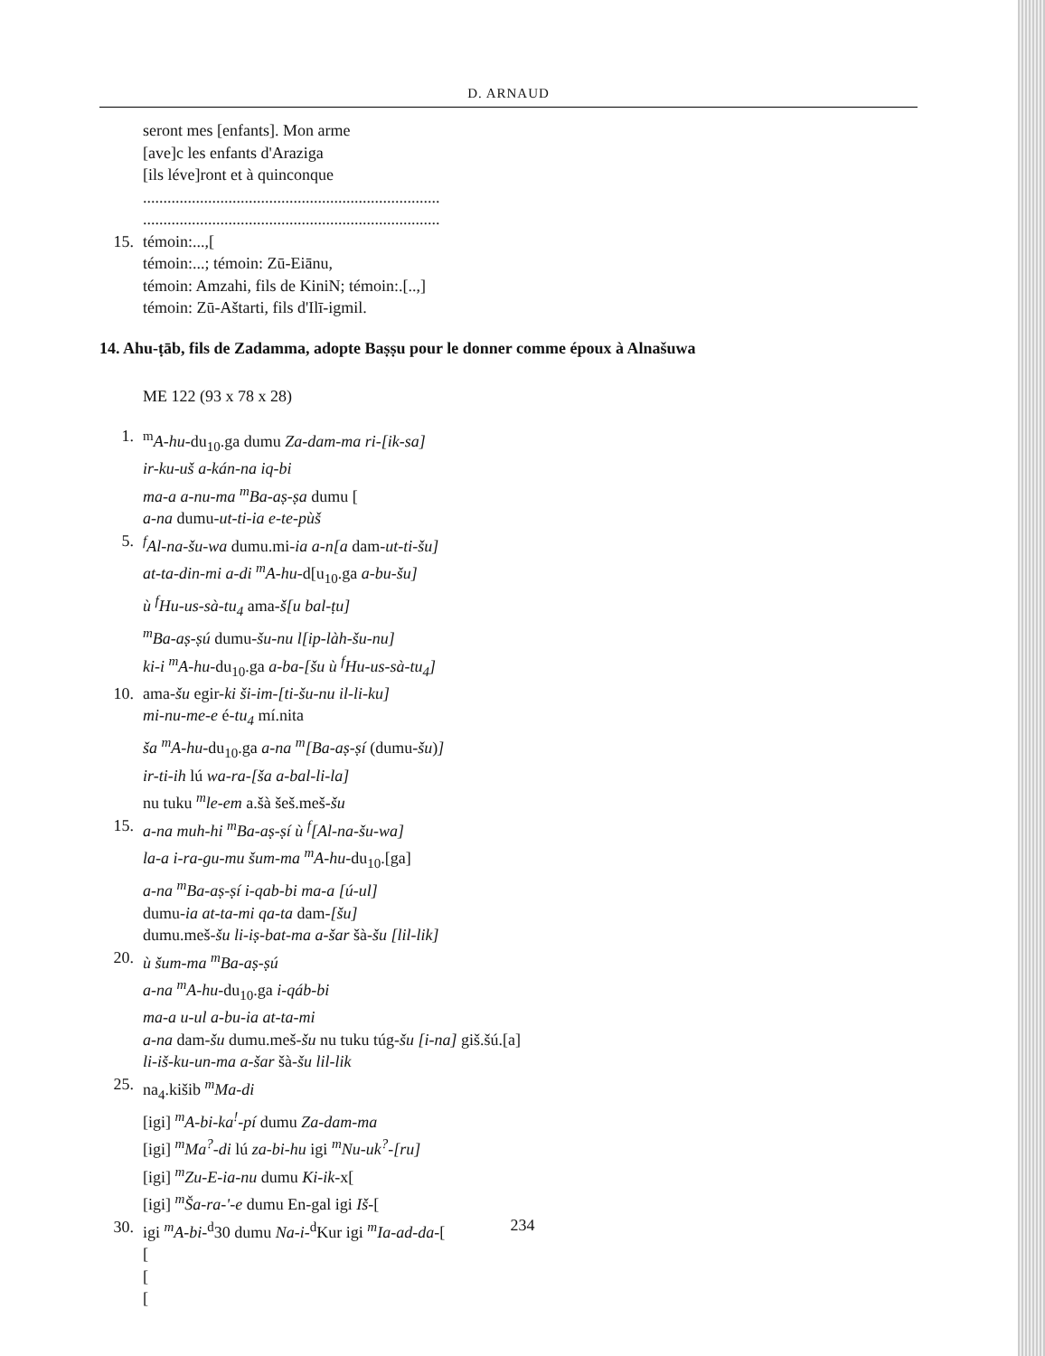D. ARNAUD
seront mes [enfants]. Mon arme
[ave]c les enfants d'Araziga
[ils léve]ront et à quinconque
.........................................................................
.........................................................................
15. témoin:...,[
témoin:...; témoin: Zū-Eiānu,
témoin: Amzahi, fils de KiniN; témoin:.[..,]
témoin: Zū-Aštarti, fils d'Ilī-igmil.
14. Ahu-ṭāb, fils de Zadamma, adopte Baṣṣu pour le donner comme époux à Alnašuwa
ME 122 (93 x 78 x 28)
1. <sup>m</sup>A-hu-du<sub>10</sub>.ga dumu Za-dam-ma ri-[ik-sa]
ir-ku-uš a-kán-na iq-bi
ma-a a-nu-ma <sup>m</sup>Ba-aṣ-ṣa dumu [
a-na dumu-ut-ti-ia e-te-pùš
5. <sup>f</sup>Al-na-šu-wa dumu.mi-ia a-n[a dam-ut-ti-šu]
at-ta-din-mi a-di <sup>m</sup>A-hu-d[u<sub>10</sub>.ga a-bu-šu]
ù <sup>f</sup>Hu-us-sà-tu<sub>4</sub> ama-š[u bal-ṭu]
<sup>m</sup> Ba-aṣ-ṣú dumu-šu-nu l[ip-làh-šu-nu]
ki-i <sup>m</sup>A-hu-du<sub>10</sub>.ga a-ba-[šu ù <sup>f</sup>Hu-us-sà-tu<sub>4</sub>]
10. ama-šu egir-ki ši-im-[ti-šu-nu il-li-ku]
mi-nu-me-e é-tu<sub>4</sub> mí.nita
ša <sup>m</sup>A-hu-du<sub>10</sub>.ga a-na <sup>m</sup>[Ba-aṣ-ṣí (dumu-šu)]
ir-ti-ih lú wa-ra-[ša a-bal-li-la]
nu tuku <sup>m</sup>le-em a.šà šeš.meš-šu
15. a-na muh-hi <sup>m</sup>Ba-aṣ-ṣí ù <sup>f</sup>[Al-na-šu-wa]
la-a i-ra-gu-mu šum-ma <sup>m</sup>A-hu-du<sub>10</sub>.[ga]
a-na <sup>m</sup>Ba-aṣ-ṣí i-qab-bi ma-a [ú-ul]
dumu-ia at-ta-mi qa-ta dam-[šu]
dumu.meš-šu li-iṣ-bat-ma a-šar šà-šu [lil-lik]
20. ù šum-ma <sup>m</sup>Ba-aṣ-ṣú
a-na <sup>m</sup>A-hu-du<sub>10</sub>.ga i-qáb-bi
ma-a u-ul a-bu-ia at-ta-mi
a-na dam-šu dumu.meš-šu nu tuku túg-šu [i-na] giš.šú.[a]
li-iš-ku-un-ma a-šar šà-šu lil-lik
25. na<sub>4</sub>.kišib <sup>m</sup>Ma-di
[igi] <sup>m</sup>A-bi-ka<sup>!</sup>-pí dumu Za-dam-ma
[igi] <sup>m</sup>Ma<sup>?</sup>-di lú za-bi-hu igi <sup>m</sup>Nu-uk<sup>?</sup>-[ru]
[igi] <sup>m</sup>Zu-E-ia-nu dumu Ki-ik-x[
[igi] <sup>m</sup>Ša-ra-'-e dumu En-gal igi Iš-[
30. igi <sup>m</sup>A-bi-<sup>d</sup>30 dumu Na-i-<sup>d</sup>Kur igi <sup>m</sup>Ia-ad-da-[
[
[
[
234